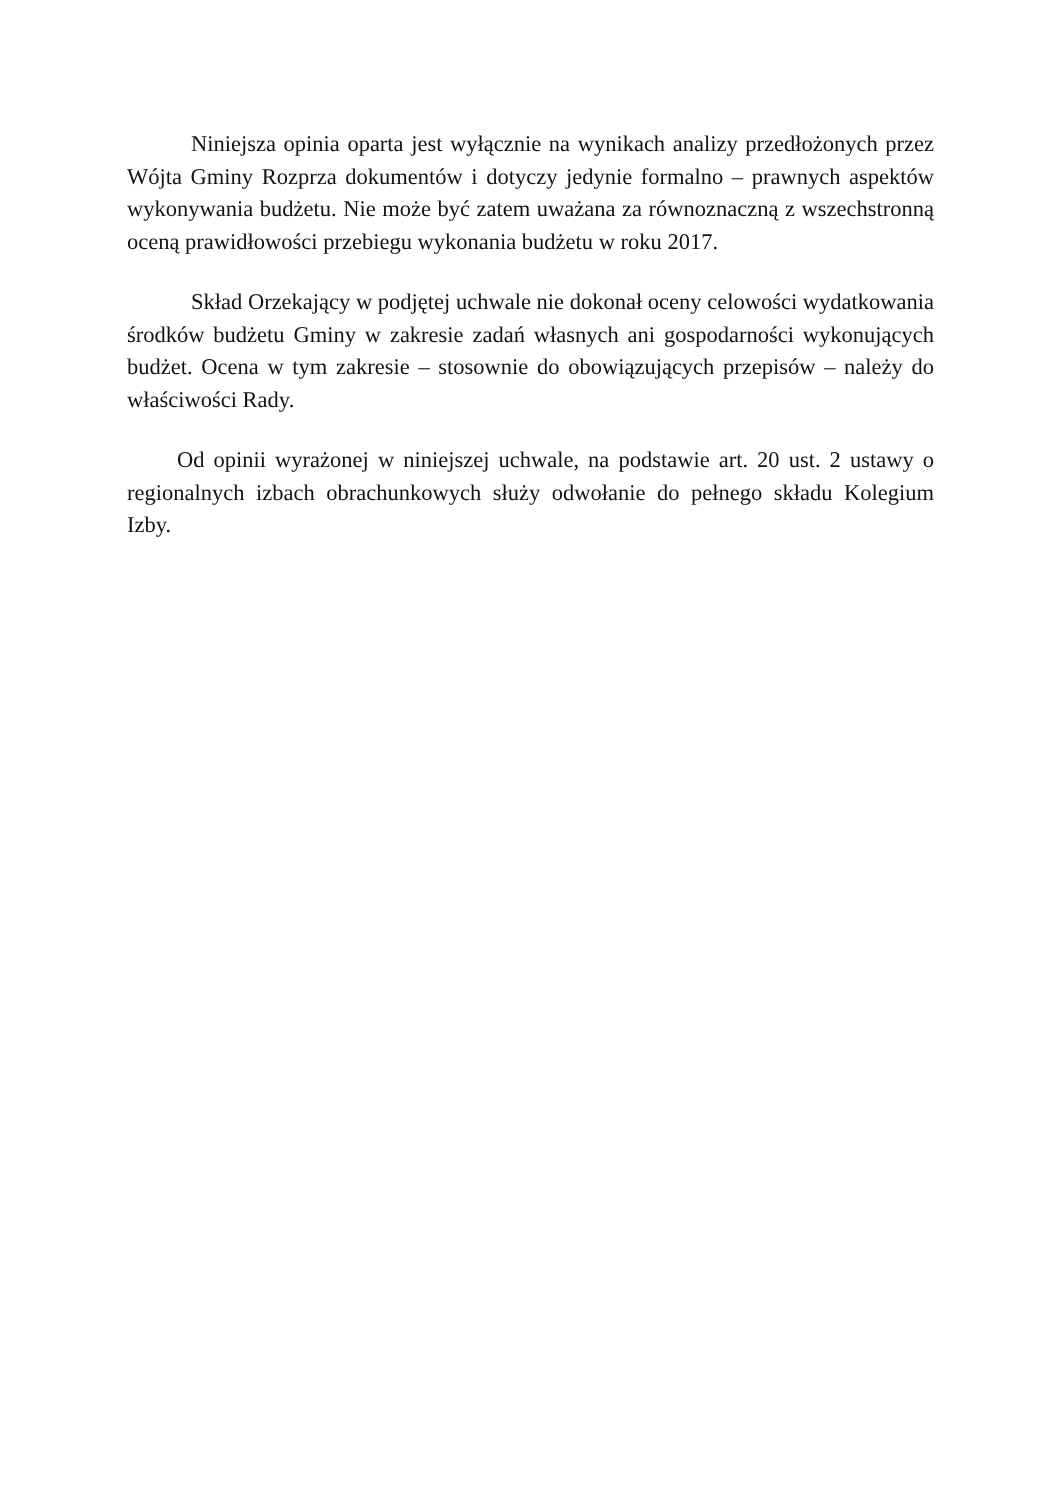Niniejsza opinia oparta jest wyłącznie na wynikach analizy przedłożonych przez Wójta Gminy Rozprza dokumentów i dotyczy jedynie formalno – prawnych aspektów wykonywania budżetu. Nie może być zatem uważana za równoznaczną z wszechstronną oceną prawidłowości przebiegu wykonania budżetu w roku 2017.
Skład Orzekający w podjętej uchwale nie dokonał oceny celowości wydatkowania środków budżetu Gminy w zakresie zadań własnych ani gospodarności wykonujących budżet. Ocena w tym zakresie – stosownie do obowiązujących przepisów – należy do właściwości Rady.
Od opinii wyrażonej w niniejszej uchwale, na podstawie art. 20 ust. 2 ustawy o regionalnych izbach obrachunkowych służy odwołanie do pełnego składu Kolegium Izby.